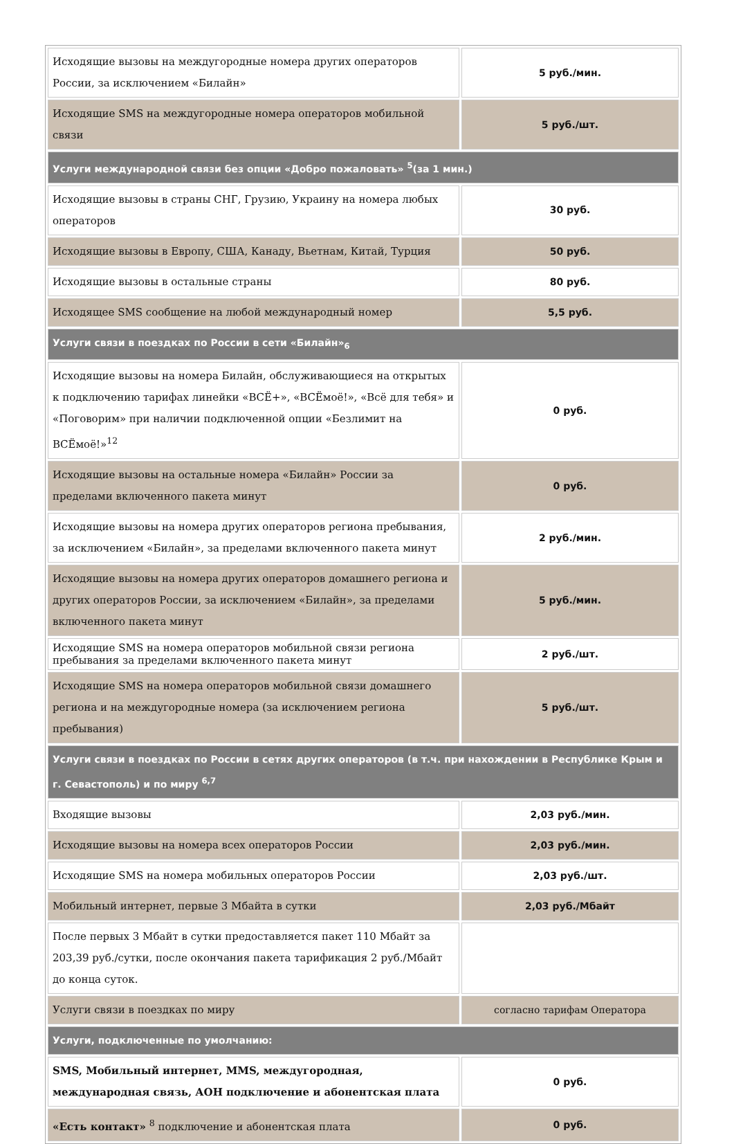| Исходящие вызовы на междугородные номера других операторов России, за исключением «Билайн» | 5 руб./мин. |
| Исходящие SMS на междугородные номера операторов мобильной связи | 5 руб./шт. |
| Услуги международной связи без опции «Добро пожаловать» <sup>5</sup>(за 1 мин.) | |
| Исходящие вызовы в страны СНГ, Грузию, Украину на номера любых операторов | 30 руб. |
| Исходящие вызовы в Европу, США, Канаду, Вьетнам, Китай, Турция | 50 руб. |
| Исходящие вызовы в остальные страны | 80 руб. |
| Исходящее SMS сообщение на любой международный номер | 5,5 руб. |
| Услуги связи в поездках по России в сети «Билайн»<sub>6</sub> | |
| Исходящие вызовы на номера Билайн, обслуживающиеся на открытых к подключению тарифах линейки «ВСЁ+», «ВСЁмоё!», «Всё для тебя» и «Поговорим» при наличии подключенной опции «Безлимит на ВСЁмоё!»<sup>12</sup> | 0 руб. |
| Исходящие вызовы на остальные номера «Билайн» России за пределами включенного пакета минут | 0 руб. |
| Исходящие вызовы на номера других операторов региона пребывания, за исключением «Билайн», за пределами включенного пакета минут | 2 руб./мин. |
| Исходящие вызовы на номера других операторов домашнего региона и других операторов России, за исключением «Билайн», за пределами включенного пакета минут | 5 руб./мин. |
| Исходящие SMS на номера операторов мобильной связи региона пребывания за пределами включенного пакета минут | 2 руб./шт. |
| Исходящие SMS на номера операторов мобильной связи домашнего региона и на междугородные номера (за исключением региона пребывания) | 5 руб./шт. |
| Услуги связи в поездках по России в сетях других операторов (в т.ч. при нахождении в Республике Крым и г. Севастополь) и по миру <sup>6,7</sup> | |
| Входящие вызовы | 2,03 руб./мин. |
| Исходящие вызовы на номера всех операторов России | 2,03 руб./мин. |
| Исходящие SMS на номера мобильных операторов России | 2,03 руб./шт. |
| Мобильный интернет, первые 3 Мбайта в сутки | 2,03 руб./Мбайт |
| После первых 3 Мбайт в сутки предоставляется пакет 110 Мбайт за 203,39 руб./сутки, после окончания пакета тарификация 2 руб./Мбайт до конца суток. | |
| Услуги связи в поездках по миру | согласно тарифам Оператора |
| Услуги, подключенные по умолчанию: | |
| SMS, Мобильный интернет, MMS, междугородная, международная связь, АОН подключение и абонентская плата | 0 руб. |
| «Есть контакт» <sup>8</sup> подключение и абонентская плата | 0 руб. |